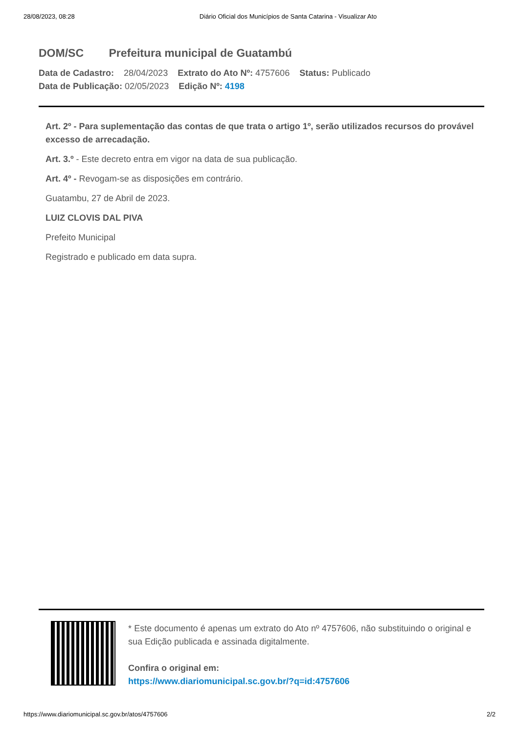28/08/2023, 08:28 Diário Oficial dos Municípios de Santa Catarina - Visualizar Ato
DOM/SC Prefeitura municipal de Guatambú
Data de Cadastro: 28/04/2023 Extrato do Ato Nº: 4757606 Status: Publicado
Data de Publicação: 02/05/2023 Edição Nº: 4198
Art. 2º - Para suplementação das contas de que trata o artigo 1º, serão utilizados recursos do provável excesso de arrecadação.
Art. 3.º - Este decreto entra em vigor na data de sua publicação.
Art. 4º - Revogam-se as disposições em contrário.
Guatambu, 27 de Abril de 2023.
LUIZ CLOVIS DAL PIVA
Prefeito Municipal
Registrado e publicado em data supra.
* Este documento é apenas um extrato do Ato nº 4757606, não substituindo o original e sua Edição publicada e assinada digitalmente.
Confira o original em:
https://www.diariomunicipal.sc.gov.br/?q=id:4757606
https://www.diariomunicipal.sc.gov.br/atos/4757606 2/2